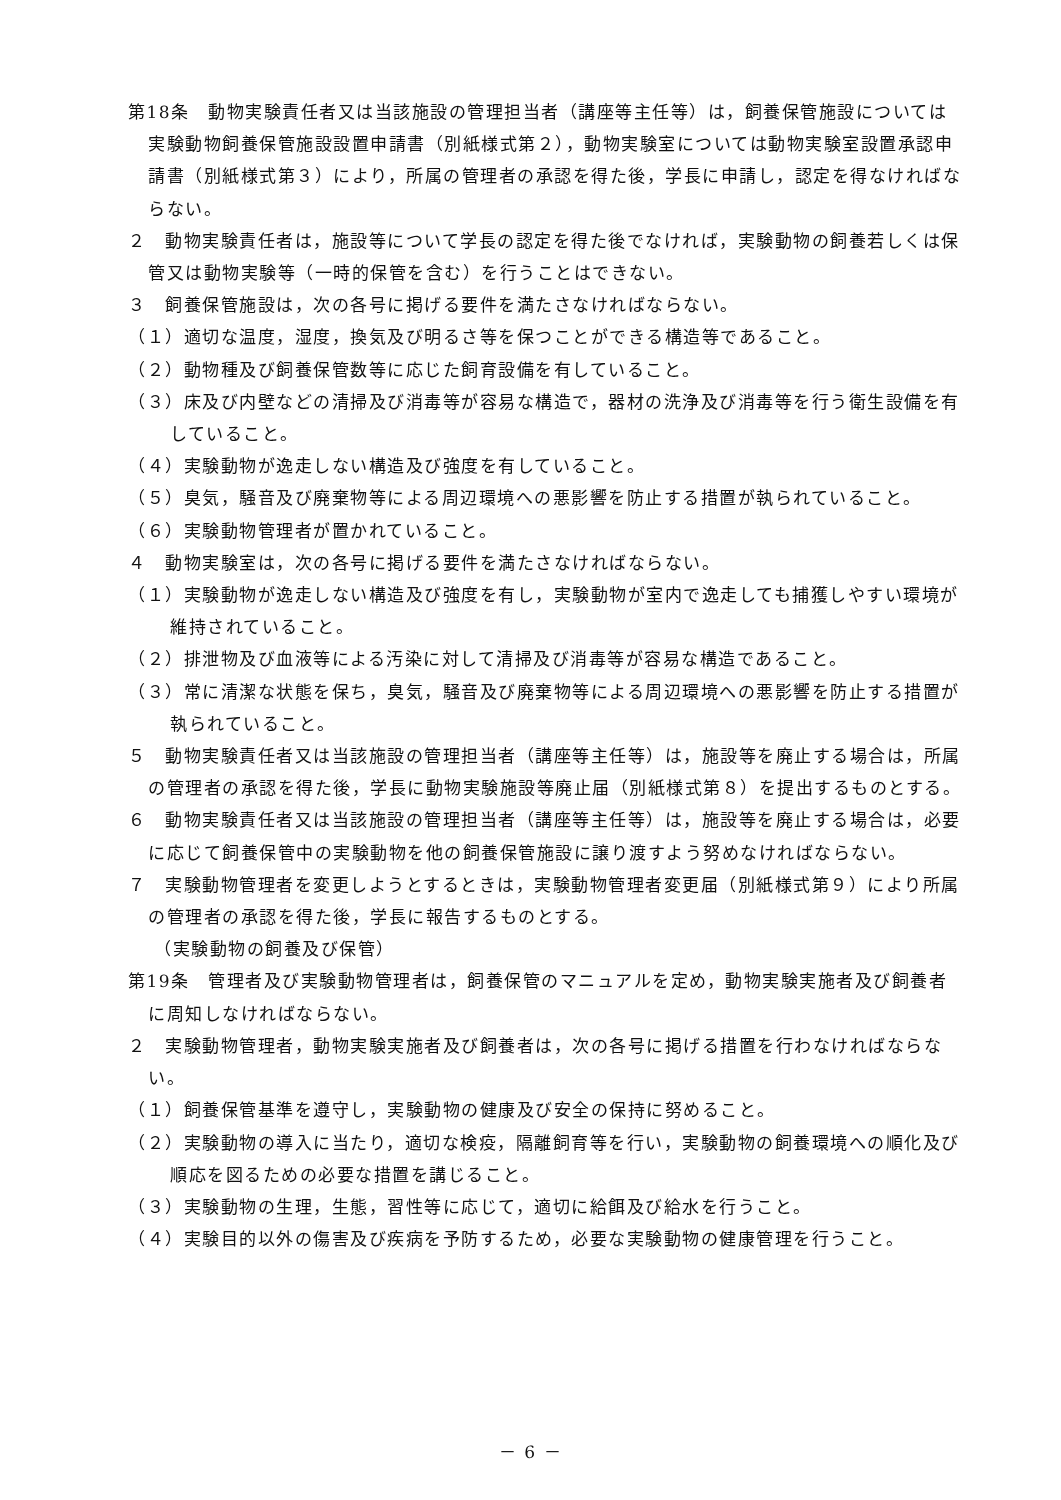第18条　動物実験責任者又は当該施設の管理担当者（講座等主任等）は，飼養保管施設については実験動物飼養保管施設設置申請書（別紙様式第２），動物実験室については動物実験室設置承認申請書（別紙様式第３）により，所属の管理者の承認を得た後，学長に申請し，認定を得なければならない。
２　動物実験責任者は，施設等について学長の認定を得た後でなければ，実験動物の飼養若しくは保管又は動物実験等（一時的保管を含む）を行うことはできない。
３　飼養保管施設は，次の各号に掲げる要件を満たさなければならない。
（１）適切な温度，湿度，換気及び明るさ等を保つことができる構造等であること。
（２）動物種及び飼養保管数等に応じた飼育設備を有していること。
（３）床及び内壁などの清掃及び消毒等が容易な構造で，器材の洗浄及び消毒等を行う衛生設備を有していること。
（４）実験動物が逸走しない構造及び強度を有していること。
（５）臭気，騒音及び廃棄物等による周辺環境への悪影響を防止する措置が執られていること。
（６）実験動物管理者が置かれていること。
４　動物実験室は，次の各号に掲げる要件を満たさなければならない。
（１）実験動物が逸走しない構造及び強度を有し，実験動物が室内で逸走しても捕獲しやすい環境が維持されていること。
（２）排泄物及び血液等による汚染に対して清掃及び消毒等が容易な構造であること。
（３）常に清潔な状態を保ち，臭気，騒音及び廃棄物等による周辺環境への悪影響を防止する措置が執られていること。
５　動物実験責任者又は当該施設の管理担当者（講座等主任等）は，施設等を廃止する場合は，所属の管理者の承認を得た後，学長に動物実験施設等廃止届（別紙様式第８）を提出するものとする。
６　動物実験責任者又は当該施設の管理担当者（講座等主任等）は，施設等を廃止する場合は，必要に応じて飼養保管中の実験動物を他の飼養保管施設に譲り渡すよう努めなければならない。
７　実験動物管理者を変更しようとするときは，実験動物管理者変更届（別紙様式第９）により所属の管理者の承認を得た後，学長に報告するものとする。
（実験動物の飼養及び保管）
第19条　管理者及び実験動物管理者は，飼養保管のマニュアルを定め，動物実験実施者及び飼養者に周知しなければならない。
２　実験動物管理者，動物実験実施者及び飼養者は，次の各号に掲げる措置を行わなければならない。
（１）飼養保管基準を遵守し，実験動物の健康及び安全の保持に努めること。
（２）実験動物の導入に当たり，適切な検疫，隔離飼育等を行い，実験動物の飼養環境への順化及び順応を図るための必要な措置を講じること。
（３）実験動物の生理，生態，習性等に応じて，適切に給餌及び給水を行うこと。
（４）実験目的以外の傷害及び疾病を予防するため，必要な実験動物の健康管理を行うこと。
－ 6 －